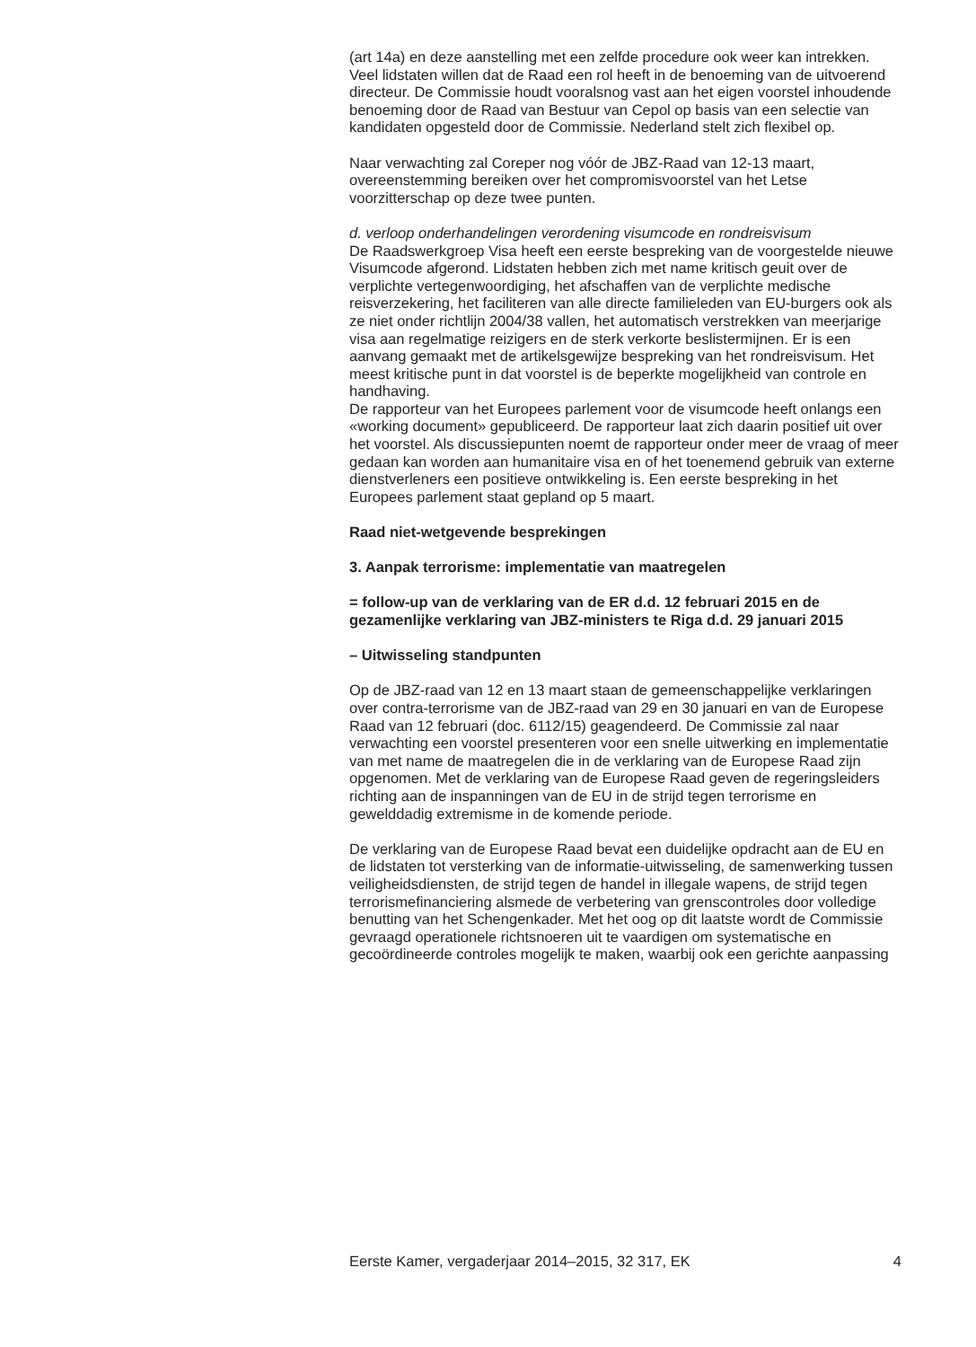(art 14a) en deze aanstelling met een zelfde procedure ook weer kan intrekken.
Veel lidstaten willen dat de Raad een rol heeft in de benoeming van de uitvoerend directeur. De Commissie houdt vooralsnog vast aan het eigen voorstel inhoudende benoeming door de Raad van Bestuur van Cepol op basis van een selectie van kandidaten opgesteld door de Commissie. Nederland stelt zich flexibel op.
Naar verwachting zal Coreper nog vóór de JBZ-Raad van 12-13 maart, overeenstemming bereiken over het compromisvoorstel van het Letse voorzitterschap op deze twee punten.
d. verloop onderhandelingen verordening visumcode en rondreisvisum
De Raadswerkgroep Visa heeft een eerste bespreking van de voorgestelde nieuwe Visumcode afgerond. Lidstaten hebben zich met name kritisch geuit over de verplichte vertegenwoordiging, het afschaffen van de verplichte medische reisverzekering, het faciliteren van alle directe familieleden van EU-burgers ook als ze niet onder richtlijn 2004/38 vallen, het automatisch verstrekken van meerjarige visa aan regelmatige reizigers en de sterk verkorte beslistermijnen. Er is een aanvang gemaakt met de artikelsgewijze bespreking van het rondreisvisum. Het meest kritische punt in dat voorstel is de beperkte mogelijkheid van controle en handhaving.
De rapporteur van het Europees parlement voor de visumcode heeft onlangs een «working document» gepubliceerd. De rapporteur laat zich daarin positief uit over het voorstel. Als discussiepunten noemt de rapporteur onder meer de vraag of meer gedaan kan worden aan humanitaire visa en of het toenemend gebruik van externe dienstverleners een positieve ontwikkeling is. Een eerste bespreking in het Europees parlement staat gepland op 5 maart.
Raad niet-wetgevende besprekingen
3. Aanpak terrorisme: implementatie van maatregelen
= follow-up van de verklaring van de ER d.d. 12 februari 2015 en de gezamenlijke verklaring van JBZ-ministers te Riga d.d. 29 januari 2015
– Uitwisseling standpunten
Op de JBZ-raad van 12 en 13 maart staan de gemeenschappelijke verklaringen over contra-terrorisme van de JBZ-raad van 29 en 30 januari en van de Europese Raad van 12 februari (doc. 6112/15) geagendeerd. De Commissie zal naar verwachting een voorstel presenteren voor een snelle uitwerking en implementatie van met name de maatregelen die in de verklaring van de Europese Raad zijn opgenomen. Met de verklaring van de Europese Raad geven de regeringsleiders richting aan de inspanningen van de EU in de strijd tegen terrorisme en gewelddadig extremisme in de komende periode.
De verklaring van de Europese Raad bevat een duidelijke opdracht aan de EU en de lidstaten tot versterking van de informatie-uitwisseling, de samenwerking tussen veiligheidsdiensten, de strijd tegen de handel in illegale wapens, de strijd tegen terrorismefinanciering alsmede de verbetering van grenscontroles door volledige benutting van het Schengenkader. Met het oog op dit laatste wordt de Commissie gevraagd operationele richtsnoeren uit te vaardigen om systematische en gecoördineerde controles mogelijk te maken, waarbij ook een gerichte aanpassing
Eerste Kamer, vergaderjaar 2014–2015, 32 317, EK 4